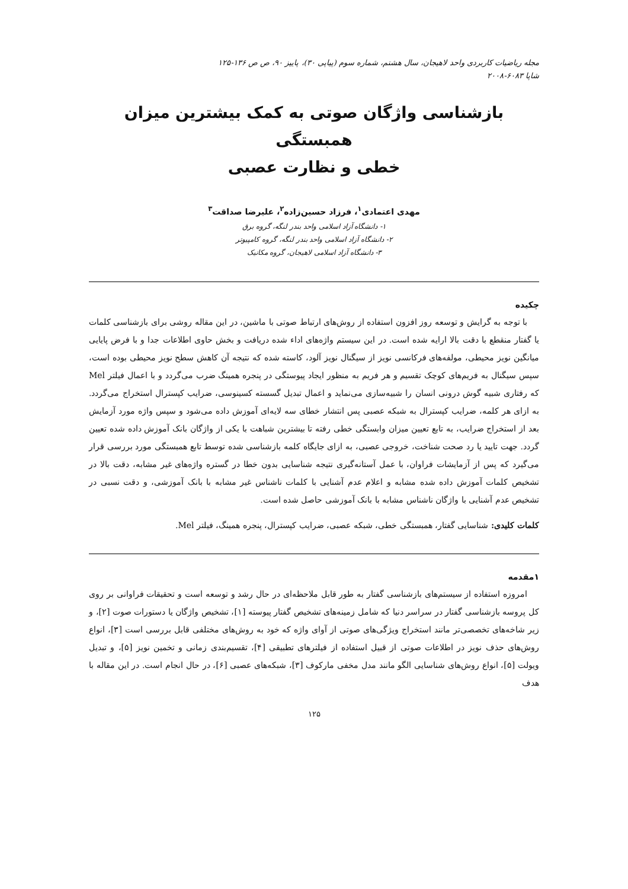مجله ریاضیات کاربردی واحد لاهیجان، سال هشتم، شماره سوم (پیاپی ۳۰)، پاییز ۹۰، ص ص ۱۳۶-۱۲۵
شاپا ۶۰۸۳-۲۰۰۸
بازشناسی واژگان صوتی به کمک بیشترین میزان همبستگی
خطی و نظارت عصبی
مهدی اعتمادی<sup>۱</sup>، فرزاد حسین‌زاده<sup>۲</sup>، علیرضا صداقت<sup>۳</sup>
۱- دانشگاه آزاد اسلامی واحد بندر لنگه، گروه برق
۲- دانشگاه آزاد اسلامی واحد بندر لنگه، گروه کامپیوتر
۳- دانشگاه آزاد اسلامی لاهیجان، گروه مکانیک
چکیده
با توجه به گرایش و توسعه روز افزون استفاده از روش‌های ارتباط صوتی با ماشین، در این مقاله روشی برای بازشناسی کلمات یا گفتار منقطع با دقت بالا ارایه شده است. در این سیستم واژه‌های اداء شده دریافت و بخش حاوی اطلاعات جدا و با فرض پایایی میانگین نویز محیطی، مولفه‌های فرکانسی نویز از سیگنال نویز آلود، کاسته شده که نتیجه آن کاهش سطح نویز محیطی بوده است، سپس سیگنال به فریم‌های کوچک تقسیم و هر فریم به منظور ایجاد پیوستگی در پنجره همینگ ضرب می‌گردد و با اعمال فیلتر Mel که رفتاری شبیه گوش درونی انسان را شبیه‌سازی می‌نماید و اعمال تبدیل گسسته کسینوسی، ضرایب کپسترال استخراج می‌گردد. به ازای هر کلمه، ضرایب کپسترال به شبکه عصبی پس انتشار خطای سه لایه‌ای آموزش داده می‌شود و سپس واژه مورد آزمایش بعد از استخراج ضرایب، به تابع تعیین میزان وابستگی خطی رفته تا بیشترین شباهت با یکی از واژگان بانک آموزش داده شده تعیین گردد. جهت تایید یا رد صحت شناخت، خروجی عصبی، به ازای جایگاه کلمه بازشناسی شده توسط تابع همبستگی مورد بررسی قرار می‌گیرد که پس از آزمایشات فراوان، با عمل آستانه‌گیری نتیجه شناسایی بدون خطا در گستره واژه‌های غیر مشابه، دقت بالا در تشخیص کلمات آموزش داده شده مشابه و اعلام عدم آشنایی با کلمات ناشناس غیر مشابه با بانک آموزشی، و دقت نسبی در تشخیص عدم آشنایی با واژگان ناشناس مشابه با بانک آموزشی حاصل شده است.
کلمات کلیدی: شناسایی گفتار، همبستگی خطی، شبکه عصبی، ضرایب کپسترال، پنجره همینگ، فیلتر Mel.
۱مقدمه
امروزه استفاده از سیستم‌های بازشناسی گفتار به طور قابل ملاحظه‌ای در حال رشد و توسعه است و تحقیقات فراوانی بر روی کل پروسه بازشناسی گفتار در سراسر دنیا که شامل زمینه‌های تشخیص گفتار پیوسته [۱]، تشخیص واژگان یا دستورات صوت [۲]، و زیر شاخه‌های تخصصی‌تر مانند استخراج ویژگی‌های صوتی از آوای واژه که خود به روش‌های مختلفی قابل بررسی است [۳]، انواع روش‌های حذف نویز در اطلاعات صوتی از قبیل استفاده از فیلترهای تطبیقی [۴]، تقسیم‌بندی زمانی و تخمین نویز [۵]، و تبدیل ویولت [۵]، انواع روش‌های شناسایی الگو مانند مدل مخفی مارکوف [۳]، شبکه‌های عصبی [۶]، در حال انجام است. در این مقاله با هدف
۱۲۵